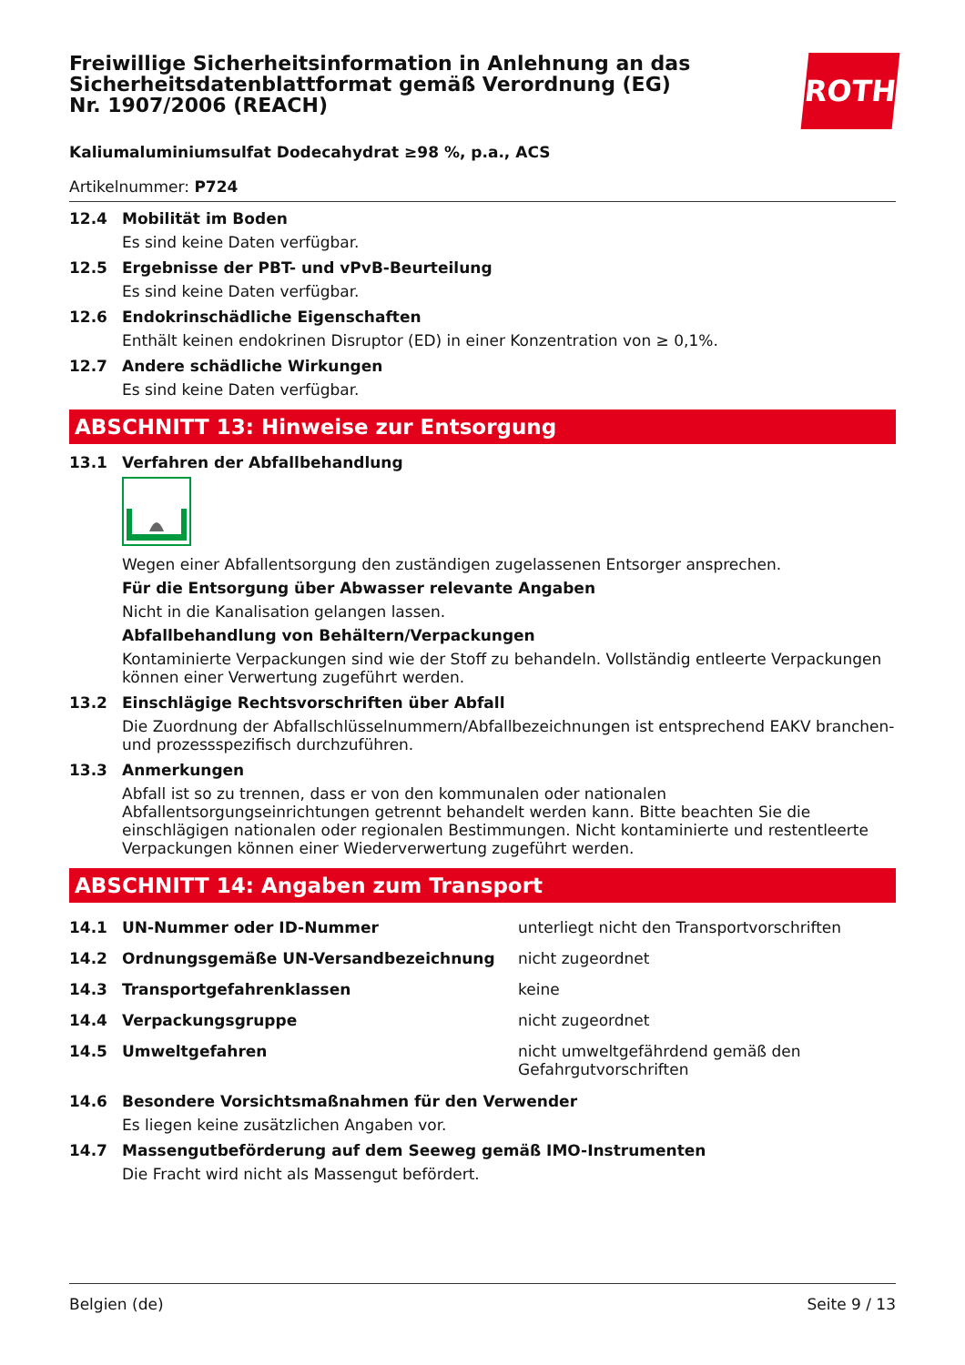Freiwillige Sicherheitsinformation in Anlehnung an das Sicherheitsdatenblattformat gemäß Verordnung (EG) Nr. 1907/2006 (REACH)
ROTH
Kaliumaluminiumsulfat Dodecahydrat ≥98 %, p.a., ACS
Artikelnummer: P724
12.4 Mobilität im Boden
Es sind keine Daten verfügbar.
12.5 Ergebnisse der PBT- und vPvB-Beurteilung
Es sind keine Daten verfügbar.
12.6 Endokrinschädliche Eigenschaften
Enthält keinen endokrinen Disruptor (ED) in einer Konzentration von ≥ 0,1%.
12.7 Andere schädliche Wirkungen
Es sind keine Daten verfügbar.
ABSCHNITT 13: Hinweise zur Entsorgung
13.1 Verfahren der Abfallbehandlung
Wegen einer Abfallentsorgung den zuständigen zugelassenen Entsorger ansprechen.
Für die Entsorgung über Abwasser relevante Angaben
Nicht in die Kanalisation gelangen lassen.
Abfallbehandlung von Behältern/Verpackungen
Kontaminierte Verpackungen sind wie der Stoff zu behandeln. Vollständig entleerte Verpackungen können einer Verwertung zugeführt werden.
13.2 Einschlägige Rechtsvorschriften über Abfall
Die Zuordnung der Abfallschlüsselnummern/Abfallbezeichnungen ist entsprechend EAKV branchen- und prozessspezifisch durchzuführen.
13.3 Anmerkungen
Abfall ist so zu trennen, dass er von den kommunalen oder nationalen Abfallentsorgungseinrichtungen getrennt behandelt werden kann. Bitte beachten Sie die einschlägigen nationalen oder regionalen Bestimmungen. Nicht kontaminierte und restentleerte Verpackungen können einer Wiederverwertung zugeführt werden.
ABSCHNITT 14: Angaben zum Transport
| 14.1 | UN-Nummer oder ID-Nummer | unterliegt nicht den Transportvorschriften |
| 14.2 | Ordnungsgemäße UN-Versandbezeichnung | nicht zugeordnet |
| 14.3 | Transportgefahrenklassen | keine |
| 14.4 | Verpackungsgruppe | nicht zugeordnet |
| 14.5 | Umweltgefahren | nicht umweltgefährdend gemäß den Gefahrgutvorschriften |
14.6 Besondere Vorsichtsmaßnahmen für den Verwender
Es liegen keine zusätzlichen Angaben vor.
14.7 Massengutbeförderung auf dem Seeweg gemäß IMO-Instrumenten
Die Fracht wird nicht als Massengut befördert.
Belgien (de) Seite 9 / 13